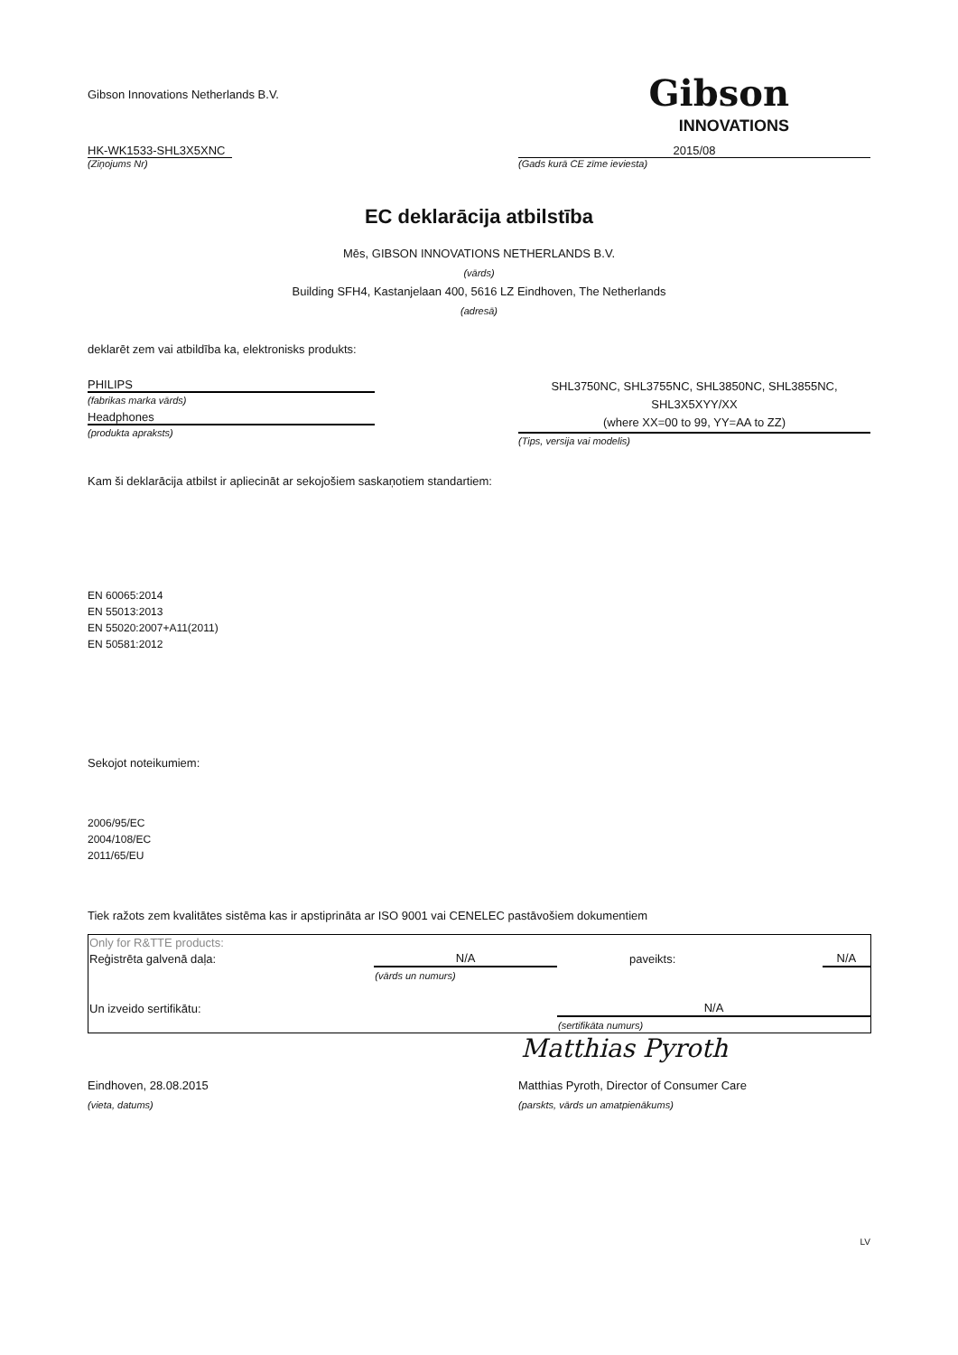Gibson Innovations Netherlands B.V.
Gibson
INNOVATIONS
HK-WK1533-SHL3X5XNC 2015/08
(Ziņojums Nr) (Gads kurā CE zīme ieviesta)
EC deklarācija atbilstība
Mēs, GIBSON INNOVATIONS NETHERLANDS B.V.
(vārds)
Building SFH4, Kastanjelaan 400, 5616 LZ Eindhoven, The Netherlands
(adresā)
deklarēt zem vai atbildība ka, elektronisks produkts:
PHILIPS
(fabrikas marka vārds)
Headphones
(produkta apraksts)
SHL3750NC, SHL3755NC, SHL3850NC, SHL3855NC,
SHL3X5XYY/XX
(where XX=00 to 99, YY=AA to ZZ)
(Tips, versija vai modelis)
Kam ši deklarācija atbilst ir apliecināt ar sekojošiem saskaņotiem standartiem:
EN 60065:2014
EN 55013:2013
EN 55020:2007+A11(2011)
EN 50581:2012
Sekojot noteikumiem:
2006/95/EC
2004/108/EC
2011/65/EU
Tiek ražots zem kvalitātes sistēma kas ir apstiprināta ar ISO 9001 vai CENELEC pastāvošiem dokumentiem
| Only for R&TTE products: | | | |
| Reģistrēta galvenā daļa: | N/A | paveikts: | N/A |
| | (vārds un numurs) | | |
| Un izveido sertifikātu: | | N/A | |
| | | (sertifikāta numurs) | |
Matthias Pyroth
Eindhoven, 28.08.2015 Matthias Pyroth, Director of Consumer Care
(vieta, datums) (parskts, vārds un amatpienākums)
LV